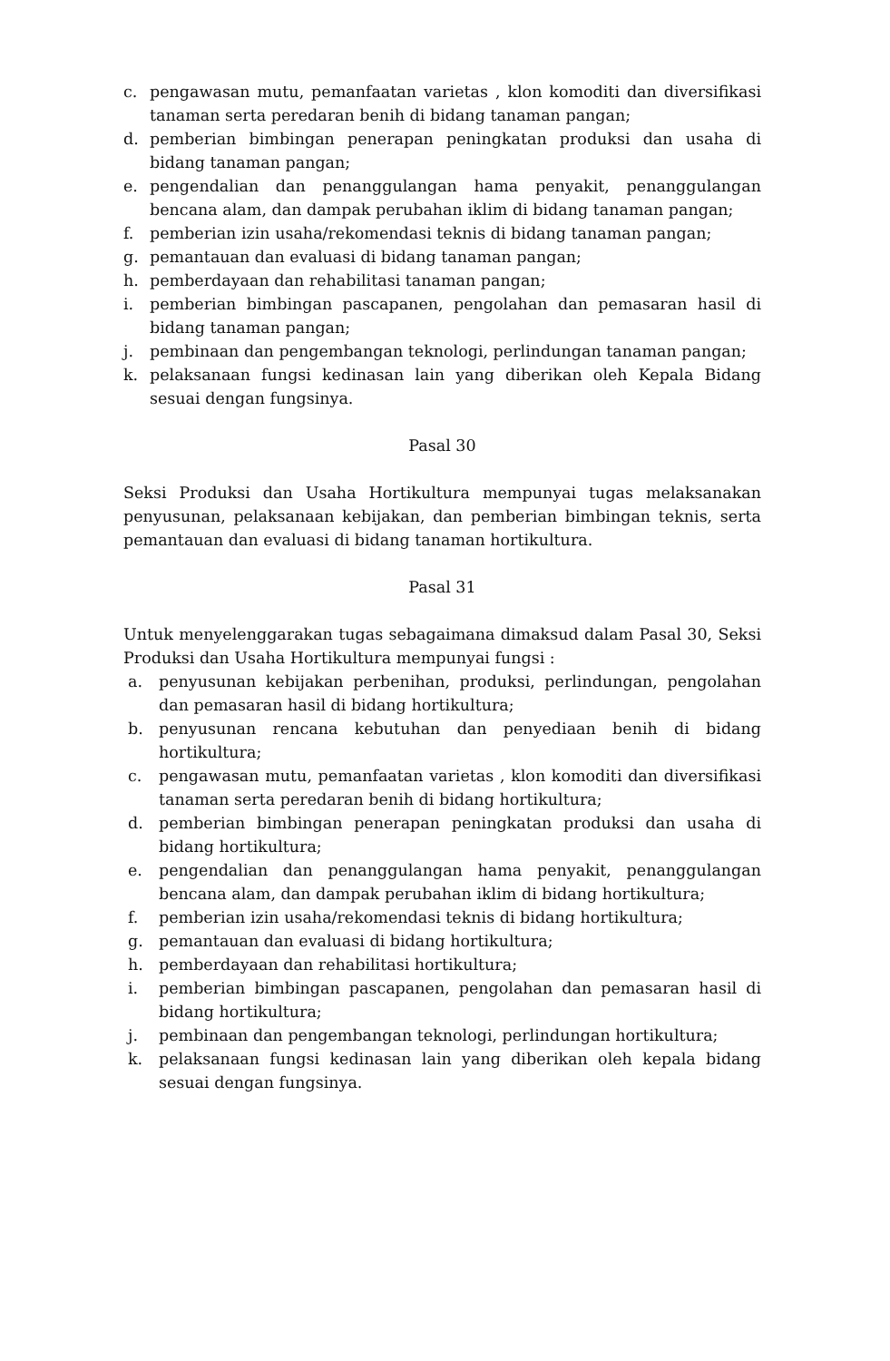c. pengawasan mutu, pemanfaatan varietas , klon komoditi dan diversifikasi tanaman serta peredaran benih di bidang tanaman pangan;
d. pemberian bimbingan penerapan peningkatan produksi dan usaha di bidang tanaman pangan;
e. pengendalian dan penanggulangan hama penyakit, penanggulangan bencana alam, dan dampak perubahan iklim di bidang tanaman pangan;
f. pemberian izin usaha/rekomendasi teknis di bidang tanaman pangan;
g. pemantauan dan evaluasi di bidang tanaman pangan;
h. pemberdayaan dan rehabilitasi tanaman pangan;
i. pemberian bimbingan pascapanen, pengolahan dan pemasaran hasil di bidang tanaman pangan;
j. pembinaan dan pengembangan teknologi, perlindungan tanaman pangan;
k. pelaksanaan fungsi kedinasan lain yang diberikan oleh Kepala Bidang sesuai dengan fungsinya.
Pasal 30
Seksi Produksi dan Usaha Hortikultura mempunyai tugas melaksanakan penyusunan, pelaksanaan kebijakan, dan pemberian bimbingan teknis, serta pemantauan dan evaluasi di bidang tanaman hortikultura.
Pasal 31
Untuk menyelenggarakan tugas sebagaimana dimaksud dalam Pasal 30, Seksi Produksi dan Usaha Hortikultura mempunyai fungsi :
a. penyusunan kebijakan perbenihan, produksi, perlindungan, pengolahan dan pemasaran hasil di bidang hortikultura;
b. penyusunan rencana kebutuhan dan penyediaan benih di bidang hortikultura;
c. pengawasan mutu, pemanfaatan varietas , klon komoditi dan diversifikasi tanaman serta peredaran benih di bidang hortikultura;
d. pemberian bimbingan penerapan peningkatan produksi dan usaha di bidang hortikultura;
e. pengendalian dan penanggulangan hama penyakit, penanggulangan bencana alam, dan dampak perubahan iklim di bidang hortikultura;
f. pemberian izin usaha/rekomendasi teknis di bidang hortikultura;
g. pemantauan dan evaluasi di bidang hortikultura;
h. pemberdayaan dan rehabilitasi hortikultura;
i. pemberian bimbingan pascapanen, pengolahan dan pemasaran hasil di bidang hortikultura;
j. pembinaan dan pengembangan teknologi, perlindungan hortikultura;
k. pelaksanaan fungsi kedinasan lain yang diberikan oleh kepala bidang sesuai dengan fungsinya.